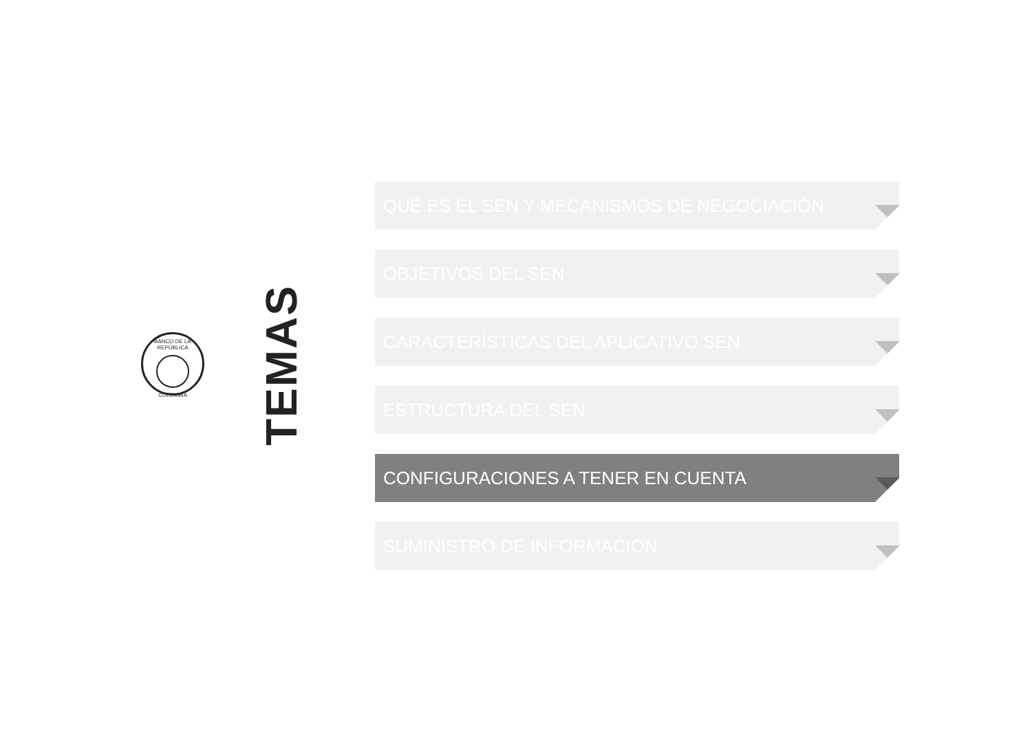BANCO DE LA REPÚBLICA
COLOMBIA
TEMAS
QUÉ ES EL SEN Y MECANISMOS DE NEGOCIACIÓN
OBJETIVOS DEL SEN
CARACTERÍSTICAS DEL APLICATIVO SEN
ESTRUCTURA DEL SEN
CONFIGURACIONES A TENER EN CUENTA
SUMINISTRO DE INFORMACIÓN